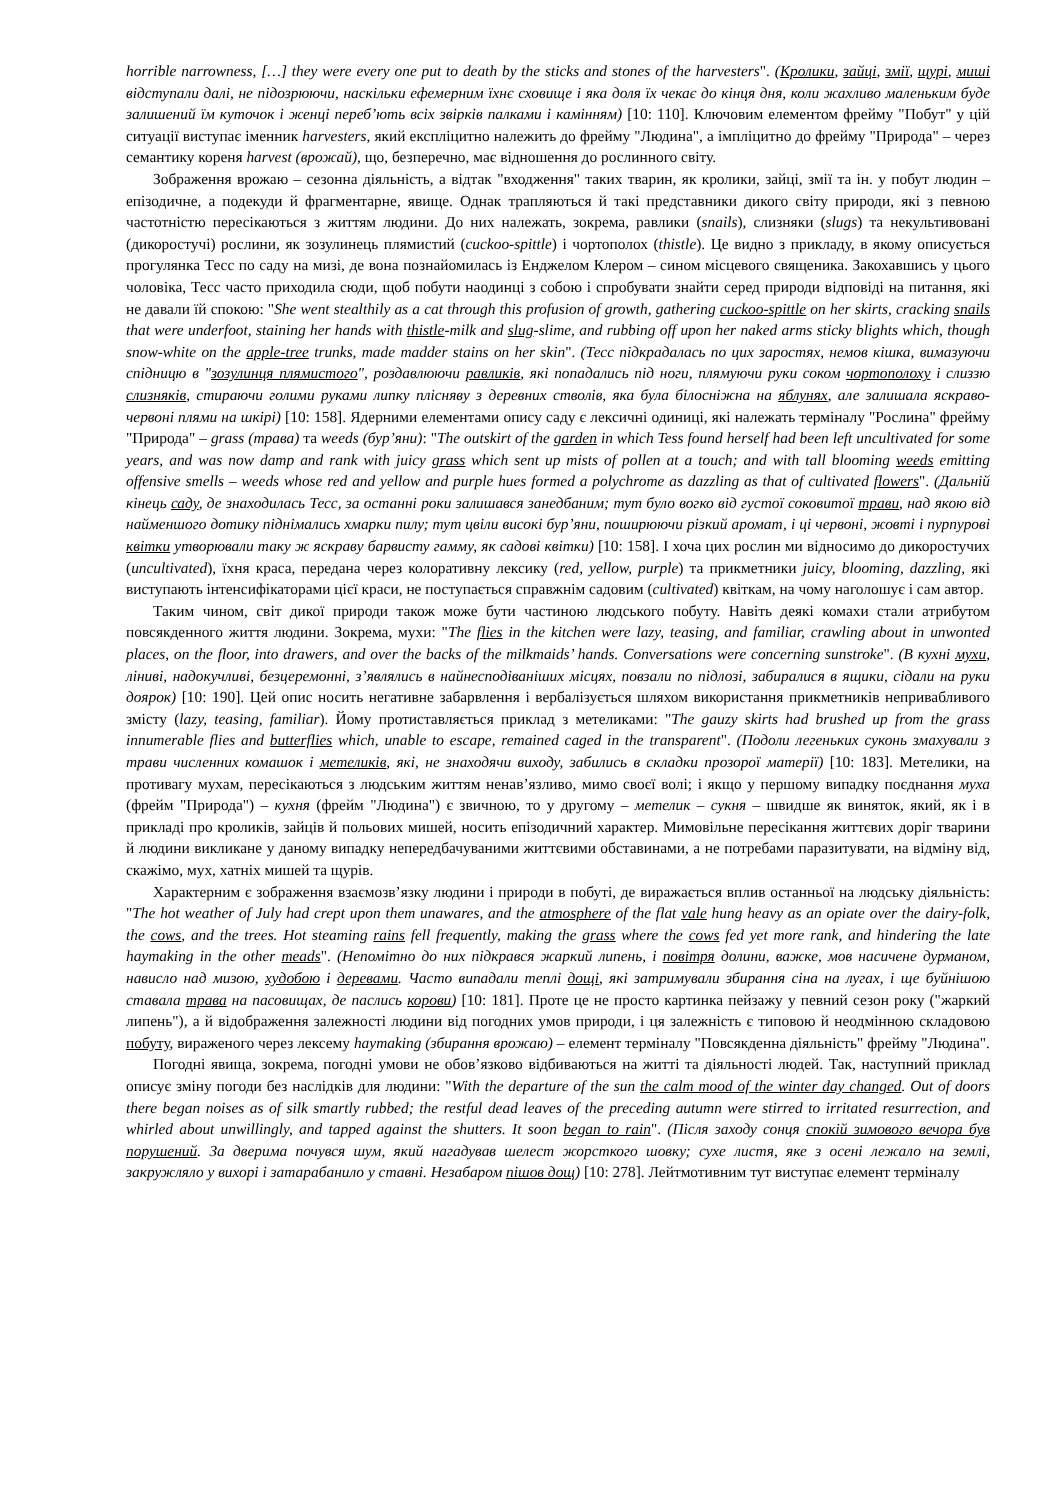horrible narrowness, […] they were every one put to death by the sticks and stones of the harvesters". (Кролики, зайці, змії, щурі, миші відступали далі, не підозрюючи, наскільки ефемерним їхнє сховище і яка доля їх чекає до кінця дня, коли жахливо маленьким буде залишений їм куточок і женці переб’ють всіх звірків палками і камінням) [10: 110]. Ключовим елементом фрейму "Побут" у цій ситуації виступає іменник harvesters, який експліцитно належить до фрейму "Людина", а імпліцитно до фрейму "Природа" – через семантику кореня harvest (врожай), що, безперечно, має відношення до рослинного світу.
Зображення врожаю – сезонна діяльність, а відтак "входження" таких тварин, як кролики, зайці, змії та ін. у побут людин – епізодичне, а подекуди й фрагментарне, явище. Однак трапляються й такі представники дикого світу природи, які з певною частотністю пересікаються з життям людини. До них належать, зокрема, равлики (snails), слизняки (slugs) та некультивовані (дикоростучі) рослини, як зозулинець плямистий (cuckoo-spittle) і чортополох (thistle). Це видно з прикладу, в якому описується прогулянка Тесс по саду на мизі, де вона познайомилась із Енджелом Клером – сином місцевого священика. Закохавшись у цього чоловіка, Тесс часто приходила сюди, щоб побути наодинці з собою і спробувати знайти серед природи відповіді на питання, які не давали їй спокою: "She went stealthily as a cat through this profusion of growth, gathering cuckoo-spittle on her skirts, cracking snails that were underfoot, staining her hands with thistle-milk and slug-slime, and rubbing off upon her naked arms sticky blights which, though snow-white on the apple-tree trunks, made madder stains on her skin". (Тесс підкрадалась по цих заростях, немов кішка, вимазуючи спідницю в "зозулинця плямистого", роздавлюючи равликів, які попадались під ноги, плямуючи руки соком чортополоху і слиззю слизняків, стираючи голими руками липку плісняву з деревних стволів, яка була білосніжна на яблунях, але залишала яскраво-червоні плями на шкірі) [10: 158]. Ядерними елементами опису саду є лексичні одиниці, які належать терміналу "Рослина" фрейму "Природа" – grass (трава) та weeds (бур’яни): "The outskirt of the garden in which Tess found herself had been left uncultivated for some years, and was now damp and rank with juicy grass which sent up mists of pollen at a touch; and with tall blooming weeds emitting offensive smells – weeds whose red and yellow and purple hues formed a polychrome as dazzling as that of cultivated flowers". (Дальній кінець саду, де знаходилась Тесс, за останні роки залишався занедбаним; тут було вогко від густої соковитої трави, над якою від найменшого дотику піднімались хмарки пилу; тут цвіли високі бур’яни, поширюючи різкий аромат, і ці червоні, жовті і пурпурові квітки утворювали таку ж яскраву барвисту гамму, як садові квітки) [10: 158]. І хоча цих рослин ми відносимо до дикоростучих (uncultivated), їхня краса, передана через колоративну лексику (red, yellow, purple) та прикметники juicy, blooming, dazzling, які виступають інтенсифікаторами цієї краси, не поступається справжнім садовим (cultivated) квіткам, на чому наголошує і сам автор.
Таким чином, світ дикої природи також може бути частиною людського побуту. Навіть деякі комахи стали атрибутом повсякденного життя людини. Зокрема, мухи: "The flies in the kitchen were lazy, teasing, and familiar, crawling about in unwonted places, on the floor, into drawers, and over the backs of the milkmaids’ hands. Conversations were concerning sunstroke". (В кухні мухи, ліниві, надокучливі, безцеремонні, з’являлись в найнесподіваніших місцях, повзали по підлозі, забиралися в ящики, сідали на руки доярок) [10: 190]. Цей опис носить негативне забарвлення і вербалізується шляхом використання прикметників непривабливого змісту (lazy, teasing, familiar). Йому протиставляється приклад з метеликами: "The gauzy skirts had brushed up from the grass innumerable flies and butterflies which, unable to escape, remained caged in the transparent". (Подоли легеньких суконь змахували з трави численних комашок і метеликів, які, не знаходячи виходу, забились в складки прозорої матерії) [10: 183]. Метелики, на противагу мухам, пересікаються з людським життям ненав’язливо, мимо своєї волі; і якщо у першому випадку поєднання муха (фрейм "Природа") – кухня (фрейм "Людина") є звичною, то у другому – метелик – сукня – швидше як виняток, який, як і в прикладі про кроликів, зайців й польових мишей, носить епізодичний характер. Мимовільне пересікання життєвих доріг тварини й людини викликане у даному випадку непередбачуваними життєвими обставинами, а не потребами паразитувати, на відміну від, скажімо, мух, хатніх мишей та щурів.
Характерним є зображення взаємозв’язку людини і природи в побуті, де виражається вплив останньої на людську діяльність: "The hot weather of July had crept upon them unawares, and the atmosphere of the flat vale hung heavy as an opiate over the dairy-folk, the cows, and the trees. Hot steaming rains fell frequently, making the grass where the cows fed yet more rank, and hindering the late haymaking in the other meads". (Непомітно до них підкрався жаркий липень, і повітря долини, важке, мов насичене дурманом, нависло над мизою, худобою і деревами. Часто випадали теплі дощі, які затримували збирання сіна на лугах, і ще буйнішою ставала трава на пасовищах, де паслись корови) [10: 181]. Проте це не просто картинка пейзажу у певний сезон року ("жаркий липень"), а й відображення залежності людини від погодних умов природи, і ця залежність є типовою й неодмінною складовою побуту, вираженого через лексему haymaking (збирання врожаю) – елемент терміналу "Повсякденна діяльність" фрейму "Людина".
Погодні явища, зокрема, погодні умови не обов’язково відбиваються на житті та діяльності людей. Так, наступний приклад описує зміну погоди без наслідків для людини: "With the departure of the sun the calm mood of the winter day changed. Out of doors there began noises as of silk smartly rubbed; the restful dead leaves of the preceding autumn were stirred to irritated resurrection, and whirled about unwillingly, and tapped against the shutters. It soon began to rain". (Після заходу сонця спокій зимового вечора був порушений. За дверима почувся шум, який нагадував шелест жорсткого шовку; сухе листя, яке з осені лежало на землі, закружляло у вихорі і затарабанило у ставні. Незабаром пішов дощ) [10: 278]. Лейтмотивним тут виступає елемент терміналу